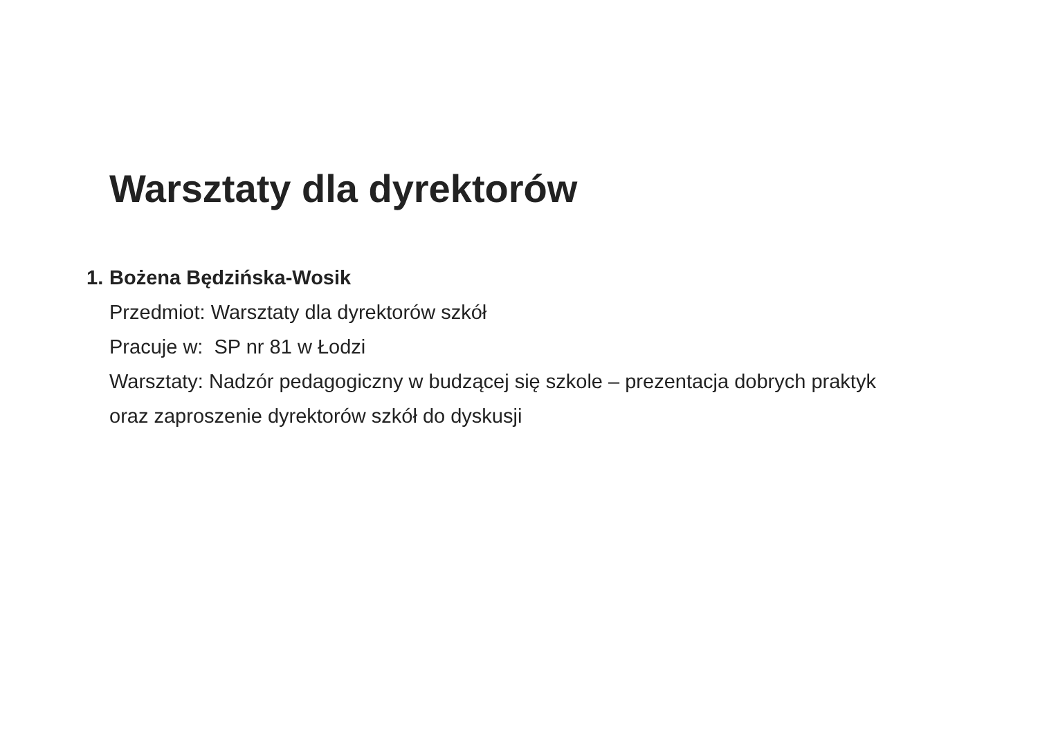Warsztaty dla dyrektorów
1. Bożena Będzińska-Wosik
Przedmiot: Warsztaty dla dyrektorów szkół
Pracuje w: SP nr 81 w Łodzi
Warsztaty: Nadzór pedagogiczny w budzącej się szkole – prezentacja dobrych praktyk oraz zaproszenie dyrektorów szkół do dyskusji